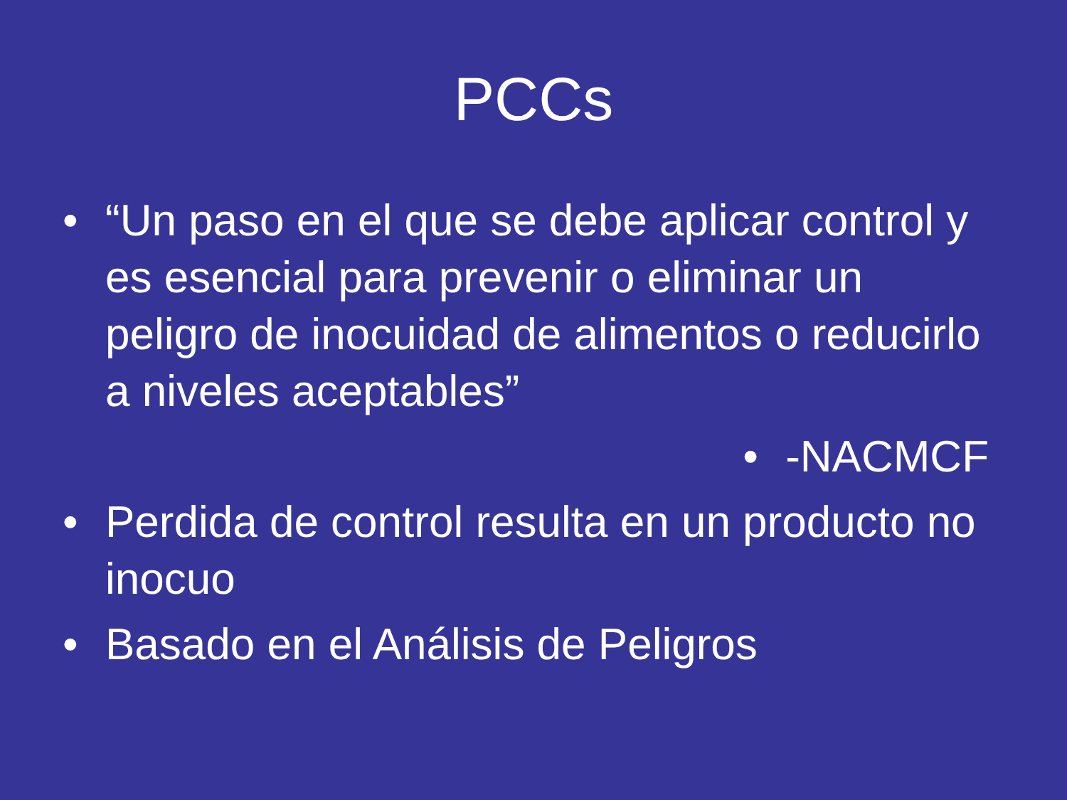PCCs
• “Un paso en el que se debe aplicar control y es esencial para prevenir o eliminar un peligro de inocuidad de alimentos o reducirlo a niveles aceptables”
• -NACMCF
• Perdida de control resulta en un producto no inocuo
• Basado en el Análisis de Peligros